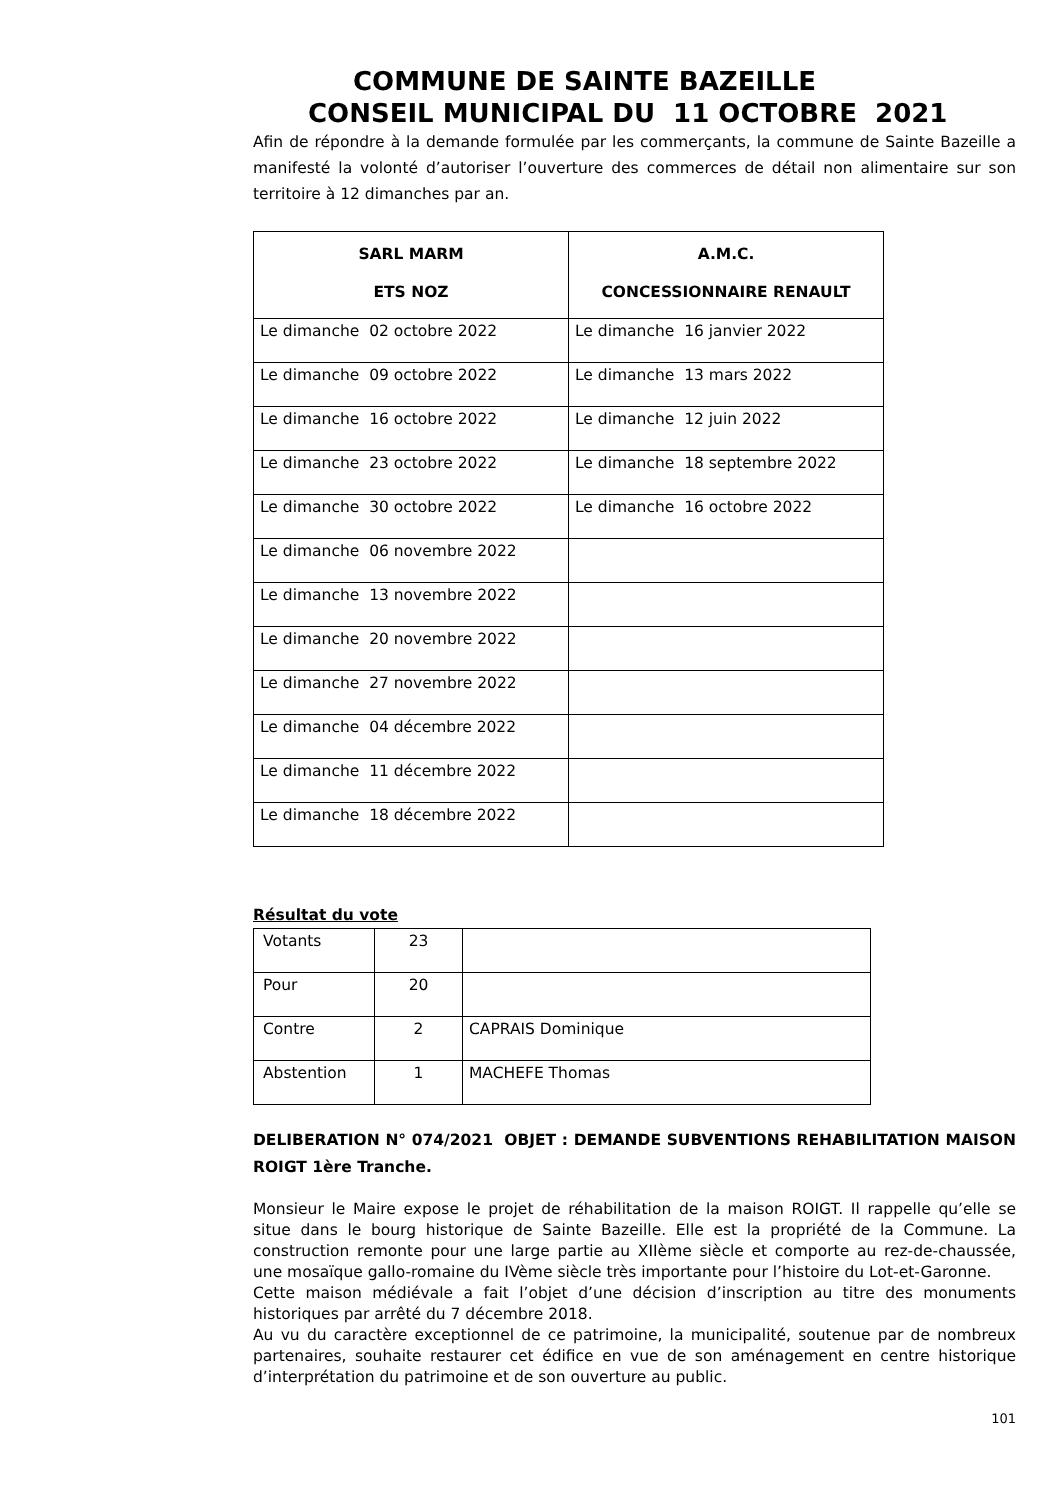COMMUNE DE SAINTE BAZEILLE
CONSEIL MUNICIPAL DU 11 OCTOBRE 2021
Afin de répondre à la demande formulée par les commerçants, la commune de Sainte Bazeille a manifesté la volonté d’autoriser l’ouverture des commerces de détail non alimentaire sur son territoire à 12 dimanches par an.
| SARL MARM ETS NOZ | A.M.C. CONCESSIONNAIRE RENAULT |
| --- | --- |
| Le dimanche 02 octobre 2022 | Le dimanche 16 janvier 2022 |
| Le dimanche 09 octobre 2022 | Le dimanche 13 mars 2022 |
| Le dimanche 16 octobre 2022 | Le dimanche 12 juin 2022 |
| Le dimanche 23 octobre 2022 | Le dimanche 18 septembre 2022 |
| Le dimanche 30 octobre 2022 | Le dimanche 16 octobre 2022 |
| Le dimanche 06 novembre 2022 | |
| Le dimanche 13 novembre 2022 | |
| Le dimanche 20 novembre 2022 | |
| Le dimanche 27 novembre 2022 | |
| Le dimanche 04 décembre 2022 | |
| Le dimanche 11 décembre 2022 | |
| Le dimanche 18 décembre 2022 | |
Résultat du vote
| Votants | 23 | |
| Pour | 20 | |
| Contre | 2 | CAPRAIS Dominique |
| Abstention | 1 | MACHEFE Thomas |
DELIBERATION N° 074/2021 OBJET : DEMANDE SUBVENTIONS REHABILITATION MAISON ROIGT 1ère Tranche.
Monsieur le Maire expose le projet de réhabilitation de la maison ROIGT. Il rappelle qu’elle se situe dans le bourg historique de Sainte Bazeille. Elle est la propriété de la Commune. La construction remonte pour une large partie au XIIème siècle et comporte au rez-de-chaussée, une mosaïque gallo-romaine du IVème siècle très importante pour l’histoire du Lot-et-Garonne.
Cette maison médiévale a fait l’objet d’une décision d’inscription au titre des monuments historiques par arrêté du 7 décembre 2018.
Au vu du caractère exceptionnel de ce patrimoine, la municipalité, soutenue par de nombreux partenaires, souhaite restaurer cet édifice en vue de son aménagement en centre historique d’interprétation du patrimoine et de son ouverture au public.
101